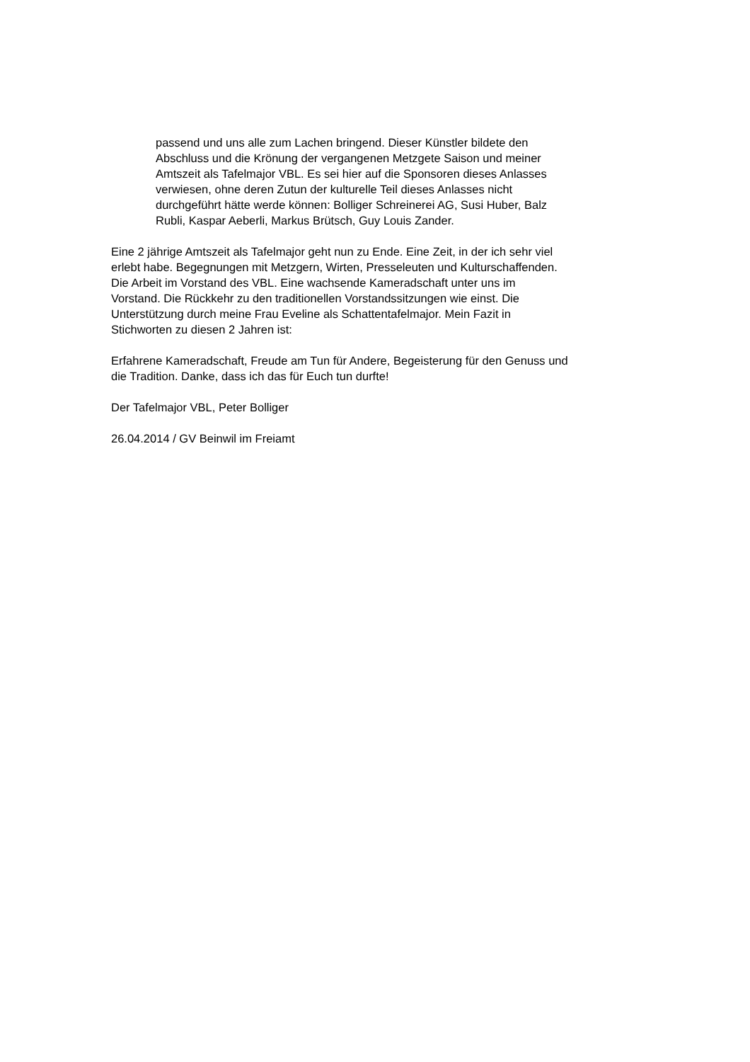passend und uns alle zum Lachen bringend. Dieser Künstler bildete den
Abschluss und die Krönung der vergangenen Metzgete Saison und meiner
Amtszeit als Tafelmajor VBL. Es sei hier auf die Sponsoren dieses Anlasses
verwiesen, ohne deren Zutun der kulturelle Teil dieses Anlasses nicht
durchgeführt hätte werde können: Bolliger Schreinerei AG, Susi Huber, Balz
Rubli, Kaspar Aeberli, Markus Brütsch, Guy Louis Zander.
Eine 2 jährige Amtszeit als Tafelmajor geht nun zu Ende. Eine Zeit, in der ich sehr viel
erlebt habe. Begegnungen mit Metzgern, Wirten, Presseleuten und Kulturschaffenden.
Die Arbeit im Vorstand des VBL. Eine wachsende Kameradschaft unter uns im
Vorstand. Die Rückkehr zu den traditionellen Vorstandssitzungen wie einst. Die
Unterstützung durch meine Frau Eveline als Schattentafelmajor. Mein Fazit in
Stichworten zu diesen 2 Jahren ist:
Erfahrene Kameradschaft, Freude am Tun für Andere, Begeisterung für den Genuss und
die Tradition. Danke, dass ich das für Euch tun durfte!
Der Tafelmajor VBL, Peter Bolliger
26.04.2014 / GV Beinwil im Freiamt